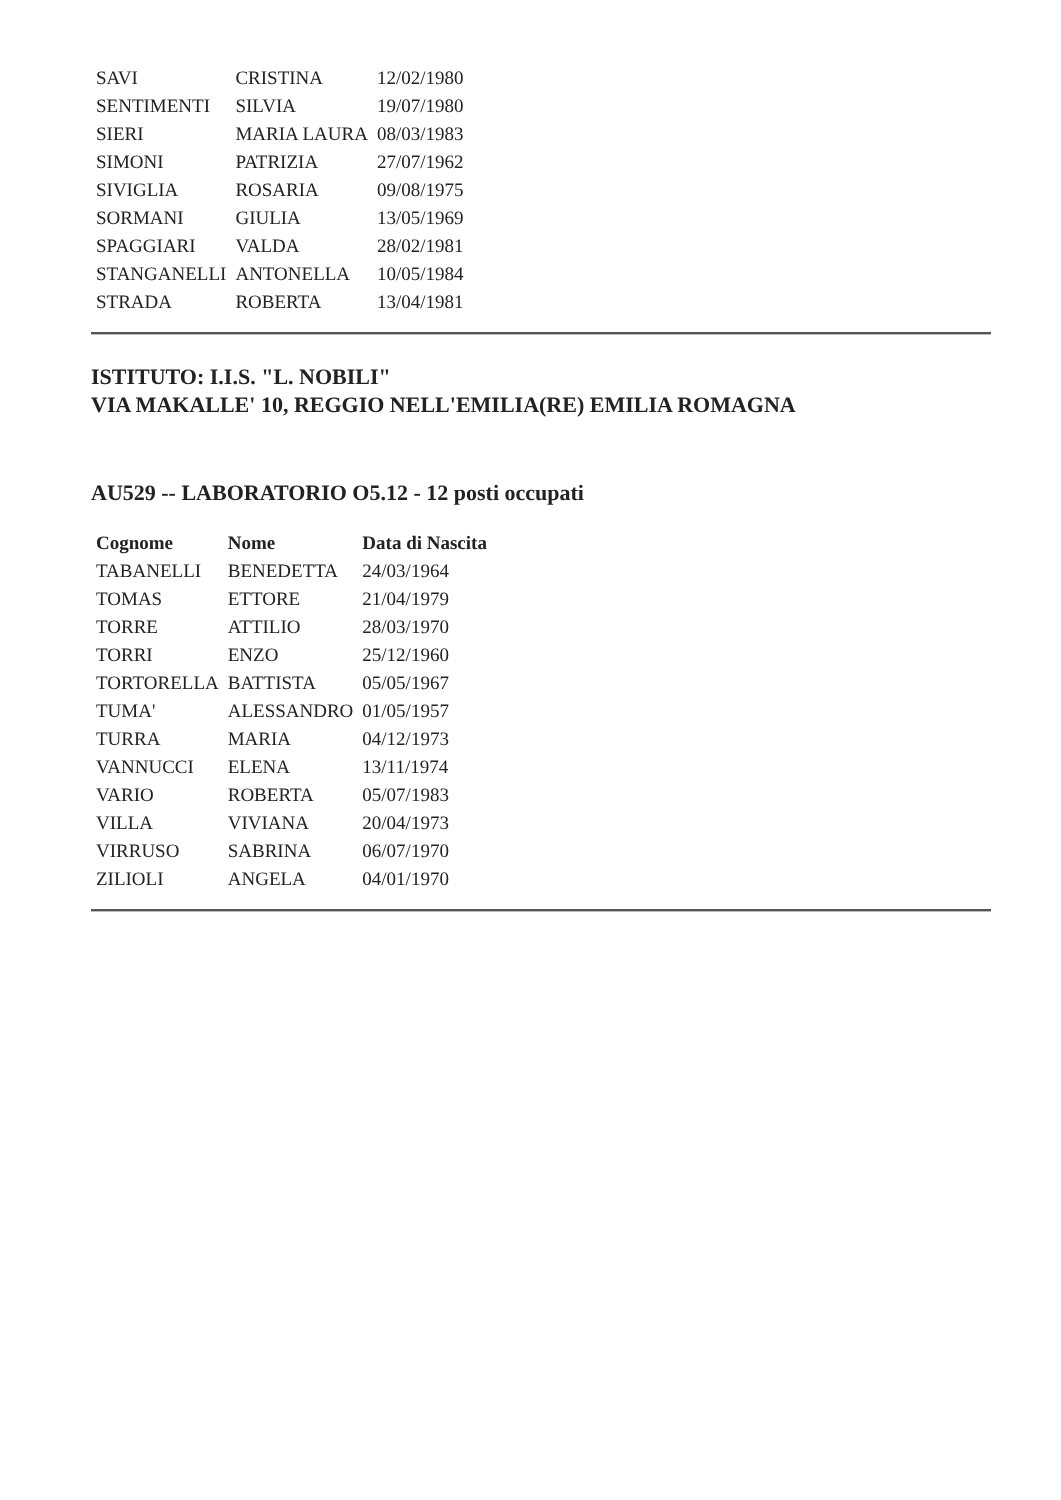| SAVI | CRISTINA | 12/02/1980 |
| SENTIMENTI | SILVIA | 19/07/1980 |
| SIERI | MARIA LAURA | 08/03/1983 |
| SIMONI | PATRIZIA | 27/07/1962 |
| SIVIGLIA | ROSARIA | 09/08/1975 |
| SORMANI | GIULIA | 13/05/1969 |
| SPAGGIARI | VALDA | 28/02/1981 |
| STANGANELLI | ANTONELLA | 10/05/1984 |
| STRADA | ROBERTA | 13/04/1981 |
ISTITUTO: I.I.S. "L. NOBILI"
VIA MAKALLE' 10, REGGIO NELL'EMILIA(RE) EMILIA ROMAGNA
AU529 -- LABORATORIO O5.12 - 12 posti occupati
| Cognome | Nome | Data di Nascita |
| --- | --- | --- |
| TABANELLI | BENEDETTA | 24/03/1964 |
| TOMAS | ETTORE | 21/04/1979 |
| TORRE | ATTILIO | 28/03/1970 |
| TORRI | ENZO | 25/12/1960 |
| TORTORELLA | BATTISTA | 05/05/1967 |
| TUMA' | ALESSANDRO | 01/05/1957 |
| TURRA | MARIA | 04/12/1973 |
| VANNUCCI | ELENA | 13/11/1974 |
| VARIO | ROBERTA | 05/07/1983 |
| VILLA | VIVIANA | 20/04/1973 |
| VIRRUSO | SABRINA | 06/07/1970 |
| ZILIOLI | ANGELA | 04/01/1970 |